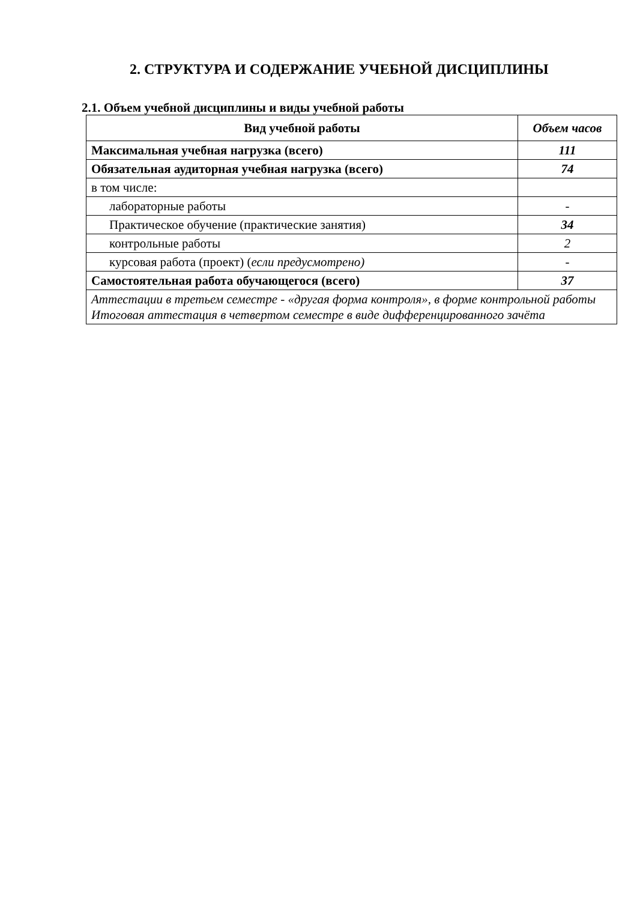2. СТРУКТУРА И СОДЕРЖАНИЕ УЧЕБНОЙ ДИСЦИПЛИНЫ
2.1. Объем учебной дисциплины и виды учебной работы
| Вид учебной работы | Объем часов |
| --- | --- |
| Максимальная учебная нагрузка (всего) | 111 |
| Обязательная аудиторная учебная нагрузка (всего) | 74 |
| в том числе: | |
| лабораторные работы | - |
| Практическое обучение (практические занятия) | 34 |
| контрольные работы | 2 |
| курсовая работа (проект) ( если предусмотрено) | - |
| Самостоятельная работа обучающегося (всего) | 37 |
| Аттестации в третьем семестре - «другая форма контроля», в форме контрольной работы Итоговая аттестация в четвертом семестре в виде дифференцированного зачёта | |